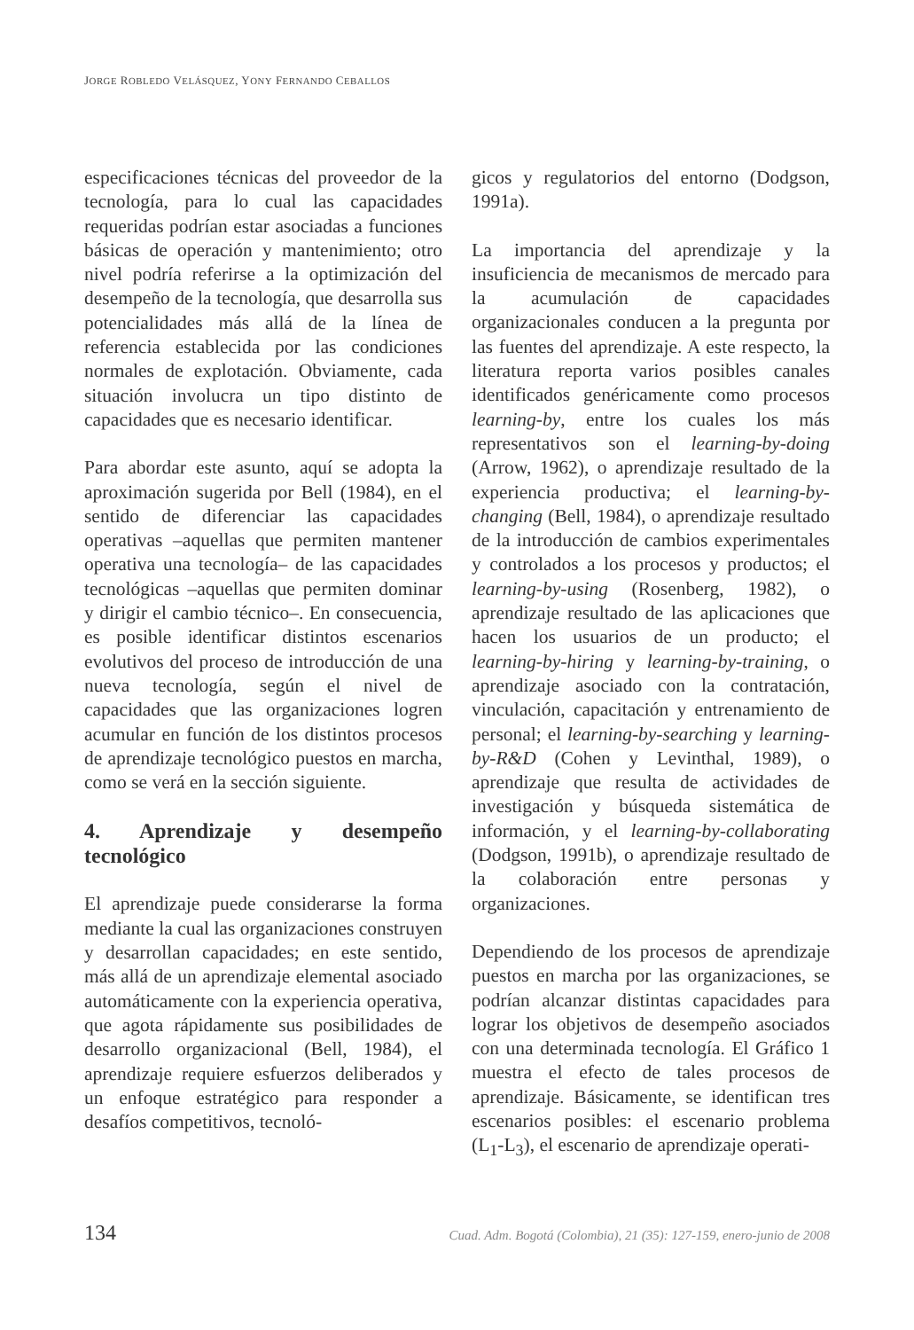JORGE ROBLEDO VELÁSQUEZ, YONY FERNANDO CEBALLOS
especificaciones técnicas del proveedor de la tecnología, para lo cual las capacidades requeridas podrían estar asociadas a funciones básicas de operación y mantenimiento; otro nivel podría referirse a la optimización del desempeño de la tecnología, que desarrolla sus potencialidades más allá de la línea de referencia establecida por las condiciones normales de explotación. Obviamente, cada situación involucra un tipo distinto de capacidades que es necesario identificar.
Para abordar este asunto, aquí se adopta la aproximación sugerida por Bell (1984), en el sentido de diferenciar las capacidades operativas –aquellas que permiten mantener operativa una tecnología– de las capacidades tecnológicas –aquellas que permiten dominar y dirigir el cambio técnico–. En consecuencia, es posible identificar distintos escenarios evolutivos del proceso de introducción de una nueva tecnología, según el nivel de capacidades que las organizaciones logren acumular en función de los distintos procesos de aprendizaje tecnológico puestos en marcha, como se verá en la sección siguiente.
4. Aprendizaje y desempeño tecnológico
El aprendizaje puede considerarse la forma mediante la cual las organizaciones construyen y desarrollan capacidades; en este sentido, más allá de un aprendizaje elemental asociado automáticamente con la experiencia operativa, que agota rápidamente sus posibilidades de desarrollo organizacional (Bell, 1984), el aprendizaje requiere esfuerzos deliberados y un enfoque estratégico para responder a desafíos competitivos, tecnoló-
gicos y regulatorios del entorno (Dodgson, 1991a).
La importancia del aprendizaje y la insuficiencia de mecanismos de mercado para la acumulación de capacidades organizacionales conducen a la pregunta por las fuentes del aprendizaje. A este respecto, la literatura reporta varios posibles canales identificados genéricamente como procesos learning-by, entre los cuales los más representativos son el learning-by-doing (Arrow, 1962), o aprendizaje resultado de la experiencia productiva; el learning-by-changing (Bell, 1984), o aprendizaje resultado de la introducción de cambios experimentales y controlados a los procesos y productos; el learning-by-using (Rosenberg, 1982), o aprendizaje resultado de las aplicaciones que hacen los usuarios de un producto; el learning-by-hiring y learning-by-training, o aprendizaje asociado con la contratación, vinculación, capacitación y entrenamiento de personal; el learning-by-searching y learning-by-R&D (Cohen y Levinthal, 1989), o aprendizaje que resulta de actividades de investigación y búsqueda sistemática de información, y el learning-by-collaborating (Dodgson, 1991b), o aprendizaje resultado de la colaboración entre personas y organizaciones.
Dependiendo de los procesos de aprendizaje puestos en marcha por las organizaciones, se podrían alcanzar distintas capacidades para lograr los objetivos de desempeño asociados con una determinada tecnología. El Gráfico 1 muestra el efecto de tales procesos de aprendizaje. Básicamente, se identifican tres escenarios posibles: el escenario problema (L<sub>1</sub>-L<sub>3</sub>), el escenario de aprendizaje operati-
134 Cuad. Adm. Bogotá (Colombia), 21 (35): 127-159, enero-junio de 2008